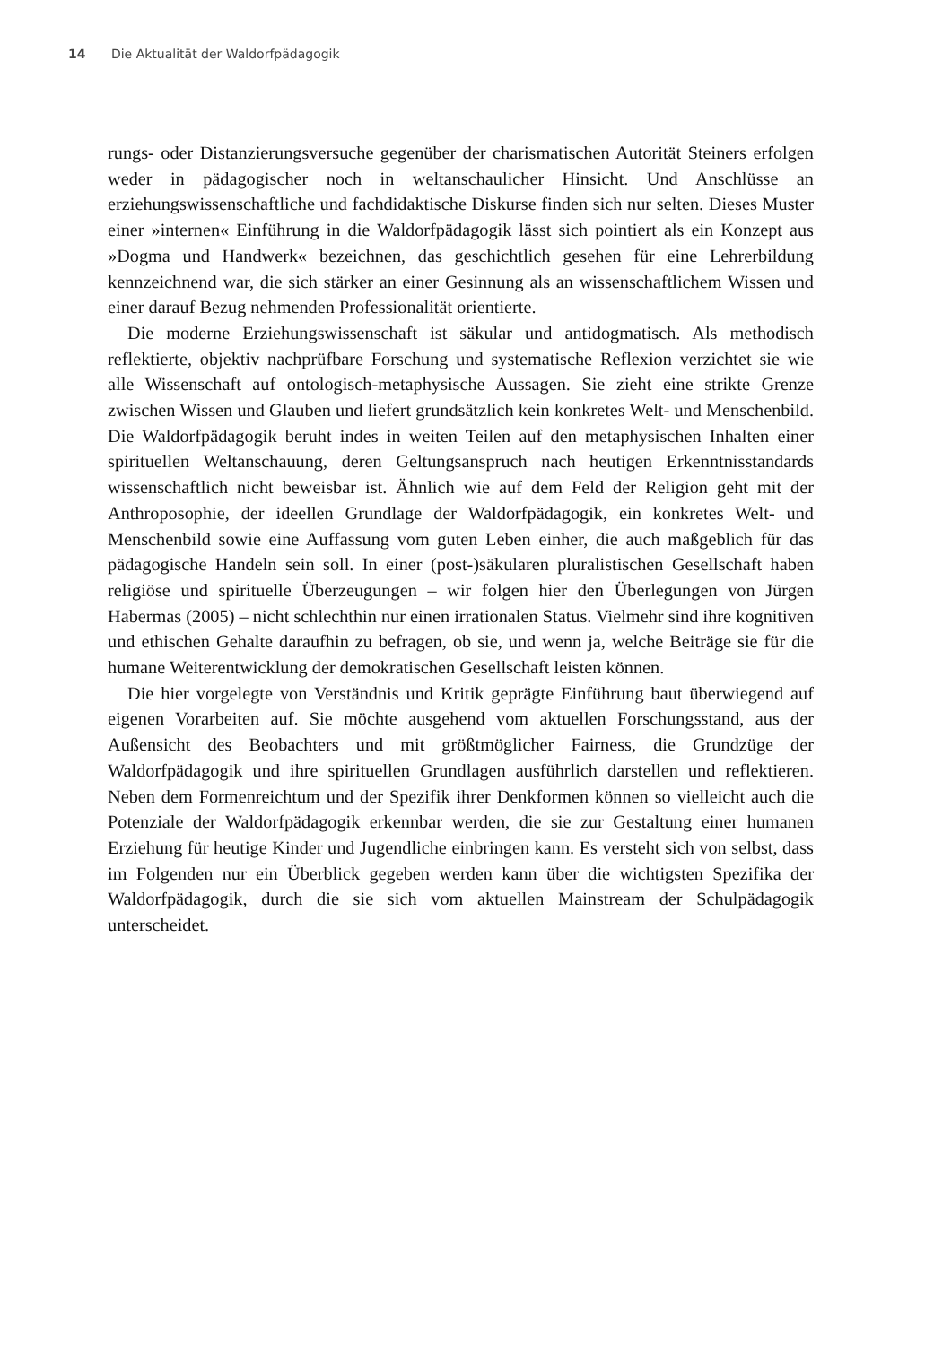14 Die Aktualität der Waldorfpädagogik
rungs- oder Distanzierungsversuche gegenüber der charismatischen Autorität Steiners erfolgen weder in pädagogischer noch in weltanschaulicher Hinsicht. Und Anschlüsse an erziehungswissenschaftliche und fachdidaktische Diskurse finden sich nur selten. Dieses Muster einer »internen« Einführung in die Waldorfpädagogik lässt sich pointiert als ein Konzept aus »Dogma und Handwerk« bezeichnen, das geschichtlich gesehen für eine Lehrerbildung kennzeichnend war, die sich stärker an einer Gesinnung als an wissenschaftlichem Wissen und einer darauf Bezug nehmenden Professionalität orientierte.
Die moderne Erziehungswissenschaft ist säkular und antidogmatisch. Als methodisch reflektierte, objektiv nachprüfbare Forschung und systematische Reflexion verzichtet sie wie alle Wissenschaft auf ontologisch-metaphysische Aussagen. Sie zieht eine strikte Grenze zwischen Wissen und Glauben und liefert grundsätzlich kein konkretes Welt- und Menschenbild. Die Waldorfpädagogik beruht indes in weiten Teilen auf den metaphysischen Inhalten einer spirituellen Weltanschauung, deren Geltungsanspruch nach heutigen Erkenntnisstandards wissenschaftlich nicht beweisbar ist. Ähnlich wie auf dem Feld der Religion geht mit der Anthroposophie, der ideellen Grundlage der Waldorfpädagogik, ein konkretes Welt- und Menschenbild sowie eine Auffassung vom guten Leben einher, die auch maßgeblich für das pädagogische Handeln sein soll. In einer (post-)säkularen pluralistischen Gesellschaft haben religiöse und spirituelle Überzeugungen – wir folgen hier den Überlegungen von Jürgen Habermas (2005) – nicht schlechthin nur einen irrationalen Status. Vielmehr sind ihre kognitiven und ethischen Gehalte daraufhin zu befragen, ob sie, und wenn ja, welche Beiträge sie für die humane Weiterentwicklung der demokratischen Gesellschaft leisten können.
Die hier vorgelegte von Verständnis und Kritik geprägte Einführung baut überwiegend auf eigenen Vorarbeiten auf. Sie möchte ausgehend vom aktuellen Forschungsstand, aus der Außensicht des Beobachters und mit größtmöglicher Fairness, die Grundzüge der Waldorfpädagogik und ihre spirituellen Grundlagen ausführlich darstellen und reflektieren. Neben dem Formenreichtum und der Spezifik ihrer Denkformen können so vielleicht auch die Potenziale der Waldorfpädagogik erkennbar werden, die sie zur Gestaltung einer humanen Erziehung für heutige Kinder und Jugendliche einbringen kann. Es versteht sich von selbst, dass im Folgenden nur ein Überblick gegeben werden kann über die wichtigsten Spezifika der Waldorfpädagogik, durch die sie sich vom aktuellen Mainstream der Schulpädagogik unterscheidet.